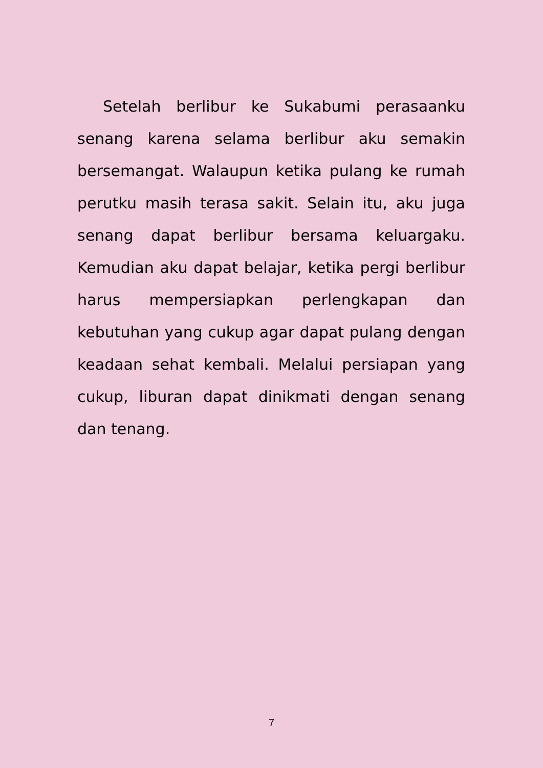Setelah berlibur ke Sukabumi perasaanku senang karena selama berlibur aku semakin bersemangat. Walaupun ketika pulang ke rumah perutku masih terasa sakit. Selain itu, aku juga senang dapat berlibur bersama keluargaku. Kemudian aku dapat belajar, ketika pergi berlibur harus mempersiapkan perlengkapan dan kebutuhan yang cukup agar dapat pulang dengan keadaan sehat kembali. Melalui persiapan yang cukup, liburan dapat dinikmati dengan senang dan tenang.
7